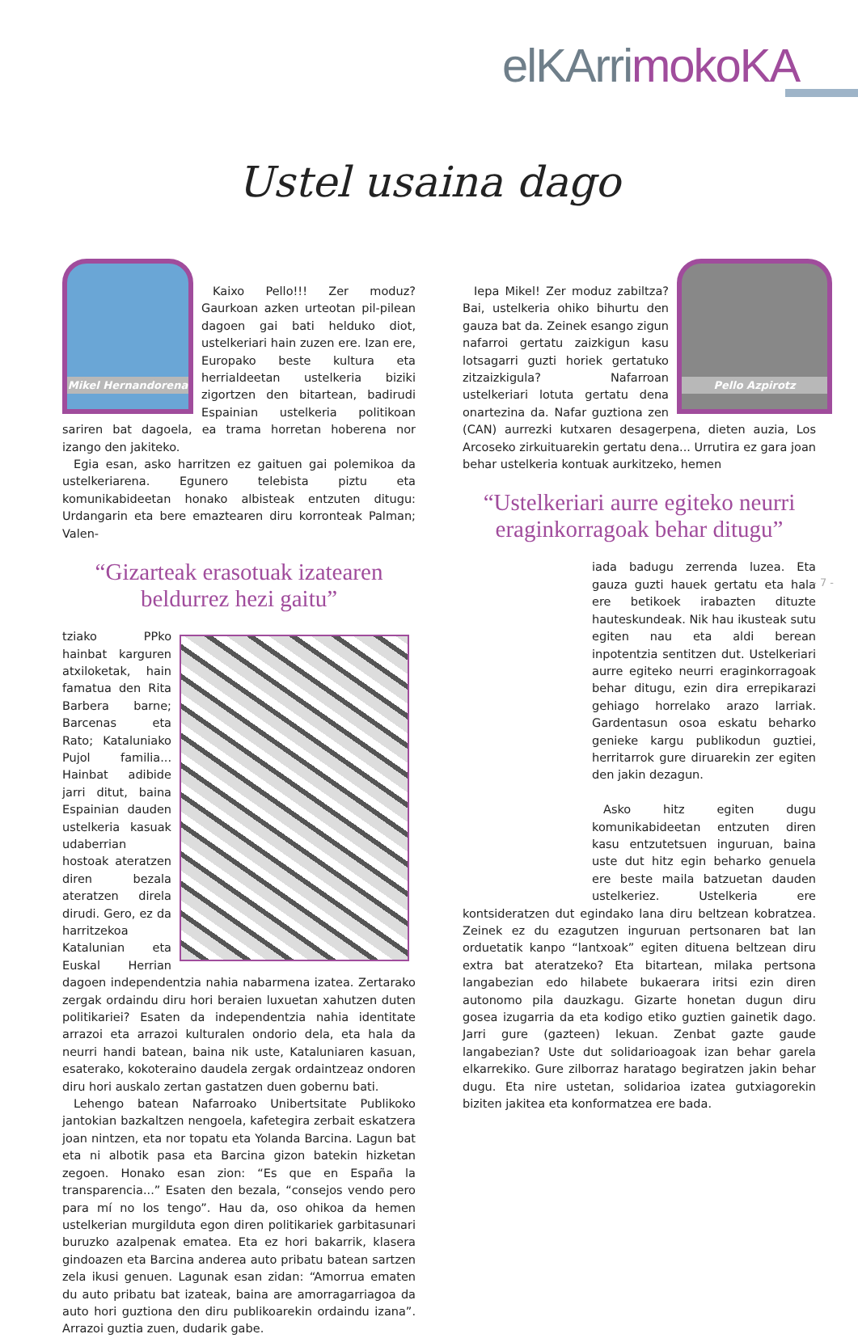elKArrimokoKA
Ustel usaina dago
Mikel Hernandorena
Kaixo Pello!!! Zer moduz? Gaurkoan azken urteotan pil-pilean dagoen gai bati helduko diot, ustelkeriari hain zuzen ere. Izan ere, Europako beste kultura eta herrialdeetan ustelkeria biziki zigortzen den bitartean, badirudi Espainian ustelkeria politikoan sariren bat dagoela, ea trama horretan hoberena nor izango den jakiteko.
Egia esan, asko harritzen ez gaituen gai polemikoa da ustelkeriarena. Egunero telebista piztu eta komunikabideetan honako albisteak entzuten ditugu: Urdangarin eta bere emaztearen diru korronteak Palman; Valen-
“Gizarteak erasotuak izatearen beldurrez hezi gaitu”
tziako PPko hainbat karguren atxiloketak, hain famatua den Rita Barbera barne; Barcenas eta Rato; Kataluniako Pujol familia... Hainbat adibide jarri ditut, baina Espainian dauden ustelkeria kasuak udaberrian hostoak ateratzen diren bezala ateratzen direla dirudi. Gero, ez da harritzekoa Katalunian eta Euskal Herrian dagoen independentzia nahia nabarmena izatea. Zertarako zergak ordaindu diru hori beraien luxuetan xahutzen duten politikariei? Esaten da independentzia nahia identitate arrazoi eta arrazoi kulturalen ondorio dela, eta hala da neurri handi batean, baina nik uste, Kataluniaren kasuan, esaterako, kokoteraino daudela zergak ordaintzeaz ondoren diru hori auskalo zertan gastatzen duen gobernu bati.
Lehengo batean Nafarroako Unibertsitate Publikoko jantokian bazkaltzen nengoela, kafetegira zerbait eskatzera joan nintzen, eta nor topatu eta Yolanda Barcina. Lagun bat eta ni albotik pasa eta Barcina gizon batekin hizketan zegoen. Honako esan zion: “Es que en España la transparencia...” Esaten den bezala, “consejos vendo pero para mí no los tengo”. Hau da, oso ohikoa da hemen ustelkerian murgilduta egon diren politikariek garbitasunari buruzko azalpenak ematea. Eta ez hori bakarrik, klasera gindoazen eta Barcina anderea auto pribatu batean sartzen zela ikusi genuen. Lagunak esan zidan: “Amorrua ematen du auto pribatu bat izateak, baina are amorragarriagoa da auto hori guztiona den diru publikoarekin ordaindu izana”. Arrazoi guztia zuen, dudarik gabe.
Pello Azpirotz
Iepa Mikel! Zer moduz zabiltza? Bai, ustelkeria ohiko bihurtu den gauza bat da. Zeinek esango zigun nafarroi gertatu zaizkigun kasu lotsagarri guzti horiek gertatuko zitzaizkigula? Nafarroan ustelkeriari lotuta gertatu dena onartezina da. Nafar guztiona zen (CAN) aurrezki kutxaren desagerpena, dieten auzia, Los Arcoseko zirkuituarekin gertatu dena... Urrutira ez gara joan behar ustelkeria kontuak aurkitzeko, hemen
“Ustelkeriari aurre egiteko neurri eraginkorragoak behar ditugu”
iada badugu zerrenda luzea. Eta gauza guzti hauek gertatu eta hala ere betikoek irabazten dituzte hauteskundeak. Nik hau ikusteak sutu egiten nau eta aldi berean inpotentzia sentitzen dut. Ustelkeriari aurre egiteko neurri eraginkorragoak behar ditugu, ezin dira errepikarazi gehiago horrelako arazo larriak. Gardentasun osoa eskatu beharko genieke kargu publikodun guztiei, herritarrok gure diruarekin zer egiten den jakin dezagun.
Asko hitz egiten dugu komunikabideetan entzuten diren kasu entzutetsuen inguruan, baina uste dut hitz egin beharko genuela ere beste maila batzuetan dauden ustelkeriez. Ustelkeria ere kontsideratzen dut egindako lana diru beltzean kobratzea. Zeinek ez du ezagutzen inguruan pertsonaren bat lan orduetatik kanpo “lantxoak” egiten dituena beltzean diru extra bat ateratzeko? Eta bitartean, milaka pertsona langabezian edo hilabete bukaerara iritsi ezin diren autonomo pila dauzkagu. Gizarte honetan dugun diru gosea izugarria da eta kodigo etiko guztien gainetik dago. Jarri gure (gazteen) lekuan. Zenbat gazte gaude langabezian? Uste dut solidarioagoak izan behar garela elkarrekiko. Gure zilborraz haratago begiratzen jakin behar dugu. Eta nire ustetan, solidarioa izatea gutxiagorekin biziten jakitea eta konformatzea ere bada.
- 7 -